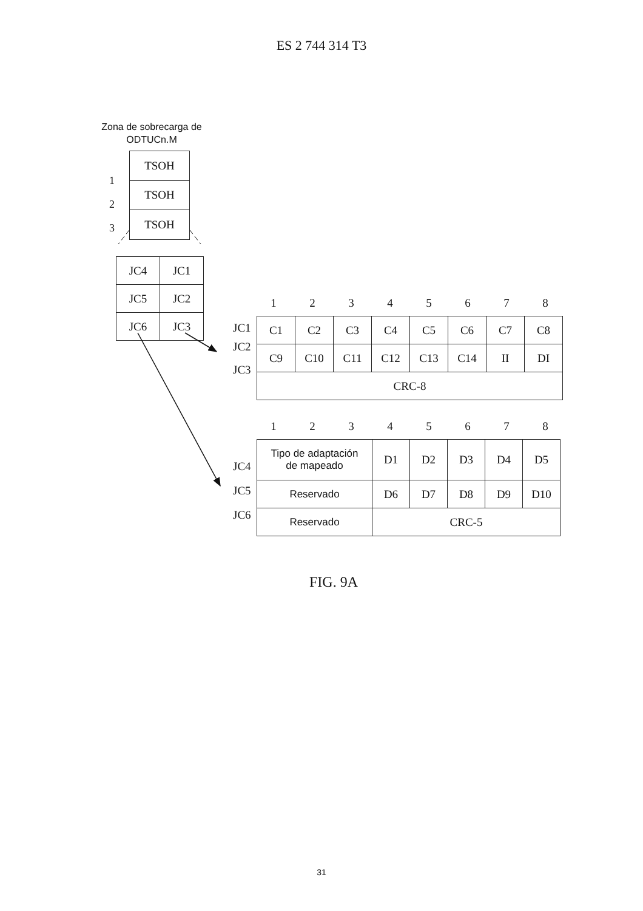ES 2 744 314 T3
Zona de sobrecarga de ODTUCn.M
1
2
3
| TSOH |
| TSOH |
| TSOH |
| JC4 | JC1 |
| JC5 | JC2 |
| JC6 | JC3 |
12345678
JC1
JC2
JC3
| C1 | C2 | C3 | C4 | C5 | C6 | C7 | C8 |
| C9 | C10 | C11 | C12 | C13 | C14 | II | DI |
| CRC-8 | | | | | | | |
12345678
JC4
JC5
JC6
| Tipo de adaptación de mapeado | D1 | D2 | D3 | D4 | D5 |
| Reservado | D6 | D7 | D8 | D9 | D10 |
| Reservado | CRC-5 | | | | |
FIG. 9A
31